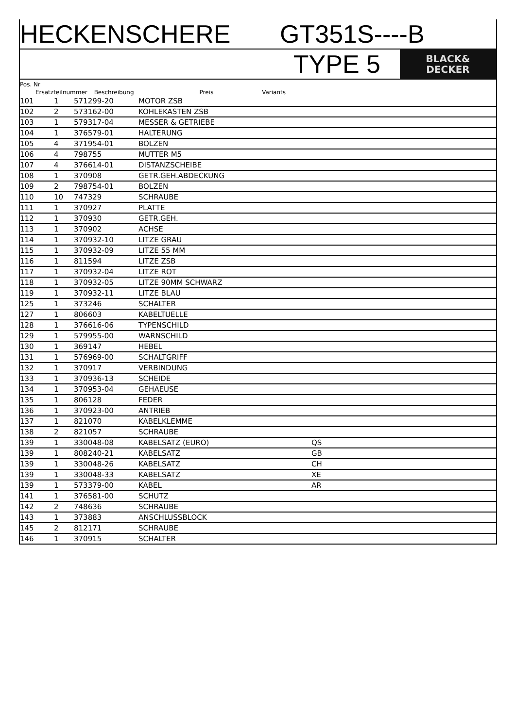HECKENSCHERE GT351S----B
TYPE 5
BLACK&
DECKER
Pos. Nr
Ersatzteilnummer Beschreibung Preis Variants
| 101 | 1 | 571299-20 | MOTOR ZSB | |
| 102 | 2 | 573162-00 | KOHLEKASTEN ZSB | |
| 103 | 1 | 579317-04 | MESSER & GETRIEBE | |
| 104 | 1 | 376579-01 | HALTERUNG | |
| 105 | 4 | 371954-01 | BOLZEN | |
| 106 | 4 | 798755 | MUTTER M5 | |
| 107 | 4 | 376614-01 | DISTANZSCHEIBE | |
| 108 | 1 | 370908 | GETR.GEH.ABDECKUNG | |
| 109 | 2 | 798754-01 | BOLZEN | |
| 110 | 10 | 747329 | SCHRAUBE | |
| 111 | 1 | 370927 | PLATTE | |
| 112 | 1 | 370930 | GETR.GEH. | |
| 113 | 1 | 370902 | ACHSE | |
| 114 | 1 | 370932-10 | LITZE GRAU | |
| 115 | 1 | 370932-09 | LITZE 55 MM | |
| 116 | 1 | 811594 | LITZE ZSB | |
| 117 | 1 | 370932-04 | LITZE ROT | |
| 118 | 1 | 370932-05 | LITZE 90MM SCHWARZ | |
| 119 | 1 | 370932-11 | LITZE BLAU | |
| 125 | 1 | 373246 | SCHALTER | |
| 127 | 1 | 806603 | KABELTUELLE | |
| 128 | 1 | 376616-06 | TYPENSCHILD | |
| 129 | 1 | 579955-00 | WARNSCHILD | |
| 130 | 1 | 369147 | HEBEL | |
| 131 | 1 | 576969-00 | SCHALTGRIFF | |
| 132 | 1 | 370917 | VERBINDUNG | |
| 133 | 1 | 370936-13 | SCHEIDE | |
| 134 | 1 | 370953-04 | GEHAEUSE | |
| 135 | 1 | 806128 | FEDER | |
| 136 | 1 | 370923-00 | ANTRIEB | |
| 137 | 1 | 821070 | KABELKLEMME | |
| 138 | 2 | 821057 | SCHRAUBE | |
| 139 | 1 | 330048-08 | KABELSATZ (EURO) | QS |
| 139 | 1 | 808240-21 | KABELSATZ | GB |
| 139 | 1 | 330048-26 | KABELSATZ | CH |
| 139 | 1 | 330048-33 | KABELSATZ | XE |
| 139 | 1 | 573379-00 | KABEL | AR |
| 141 | 1 | 376581-00 | SCHUTZ | |
| 142 | 2 | 748636 | SCHRAUBE | |
| 143 | 1 | 373883 | ANSCHLUSSBLOCK | |
| 145 | 2 | 812171 | SCHRAUBE | |
| 146 | 1 | 370915 | SCHALTER | |